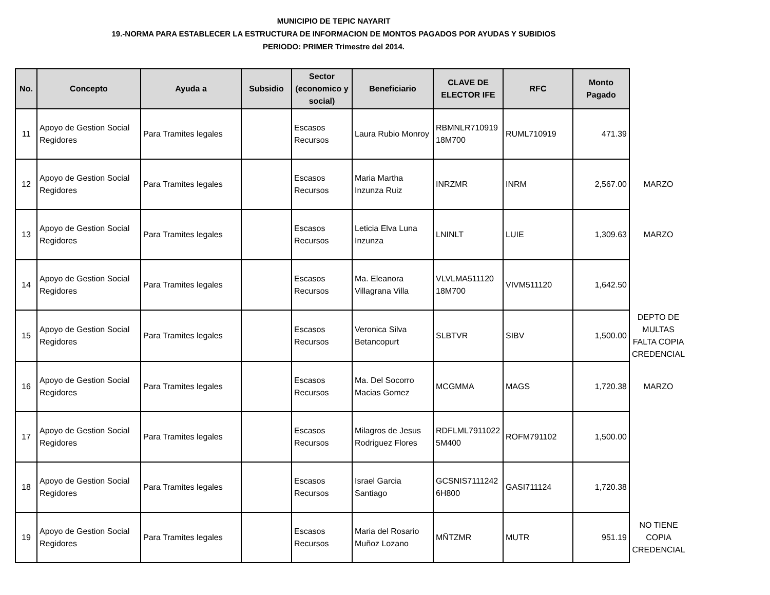MUNICIPIO DE TEPIC NAYARIT
19.-NORMA PARA ESTABLECER LA ESTRUCTURA DE INFORMACION DE MONTOS PAGADOS POR AYUDAS Y SUBIDIOS
PERIODO: PRIMER Trimestre del 2014.
| No. | Concepto | Ayuda a | Subsidio | Sector (economico y social) | Beneficiario | CLAVE DE ELECTOR IFE | RFC | Monto Pagado | |
| --- | --- | --- | --- | --- | --- | --- | --- | --- | --- |
| 11 | Apoyo de Gestion Social Regidores | Para Tramites legales | | Escasos Recursos | Laura Rubio Monroy | RBMNLR710919 18M700 | RUML710919 | 471.39 | |
| 12 | Apoyo de Gestion Social Regidores | Para Tramites legales | | Escasos Recursos | Maria Martha Inzunza Ruiz | INRZMR | INRM | 2,567.00 | MARZO |
| 13 | Apoyo de Gestion Social Regidores | Para Tramites legales | | Escasos Recursos | Leticia Elva Luna Inzunza | LNINLT | LUIE | 1,309.63 | MARZO |
| 14 | Apoyo de Gestion Social Regidores | Para Tramites legales | | Escasos Recursos | Ma. Eleanora Villagrana Villa | VLVLMA511120 18M700 | VIVM511120 | 1,642.50 | |
| 15 | Apoyo de Gestion Social Regidores | Para Tramites legales | | Escasos Recursos | Veronica Silva Betancopurt | SLBTVR | SIBV | 1,500.00 | DEPTO DE MULTAS FALTA COPIA CREDENCIAL |
| 16 | Apoyo de Gestion Social Regidores | Para Tramites legales | | Escasos Recursos | Ma. Del Socorro Macias Gomez | MCGMMA | MAGS | 1,720.38 | MARZO |
| 17 | Apoyo de Gestion Social Regidores | Para Tramites legales | | Escasos Recursos | Milagros de Jesus Rodriguez Flores | RDFLML7911022 5M400 | ROFM791102 | 1,500.00 | |
| 18 | Apoyo de Gestion Social Regidores | Para Tramites legales | | Escasos Recursos | Israel Garcia Santiago | GCSNIS7111242 6H800 | GASI711124 | 1,720.38 | |
| 19 | Apoyo de Gestion Social Regidores | Para Tramites legales | | Escasos Recursos | Maria del Rosario Muñoz Lozano | MÑTZMR | MUTR | 951.19 | NO TIENE COPIA CREDENCIAL |